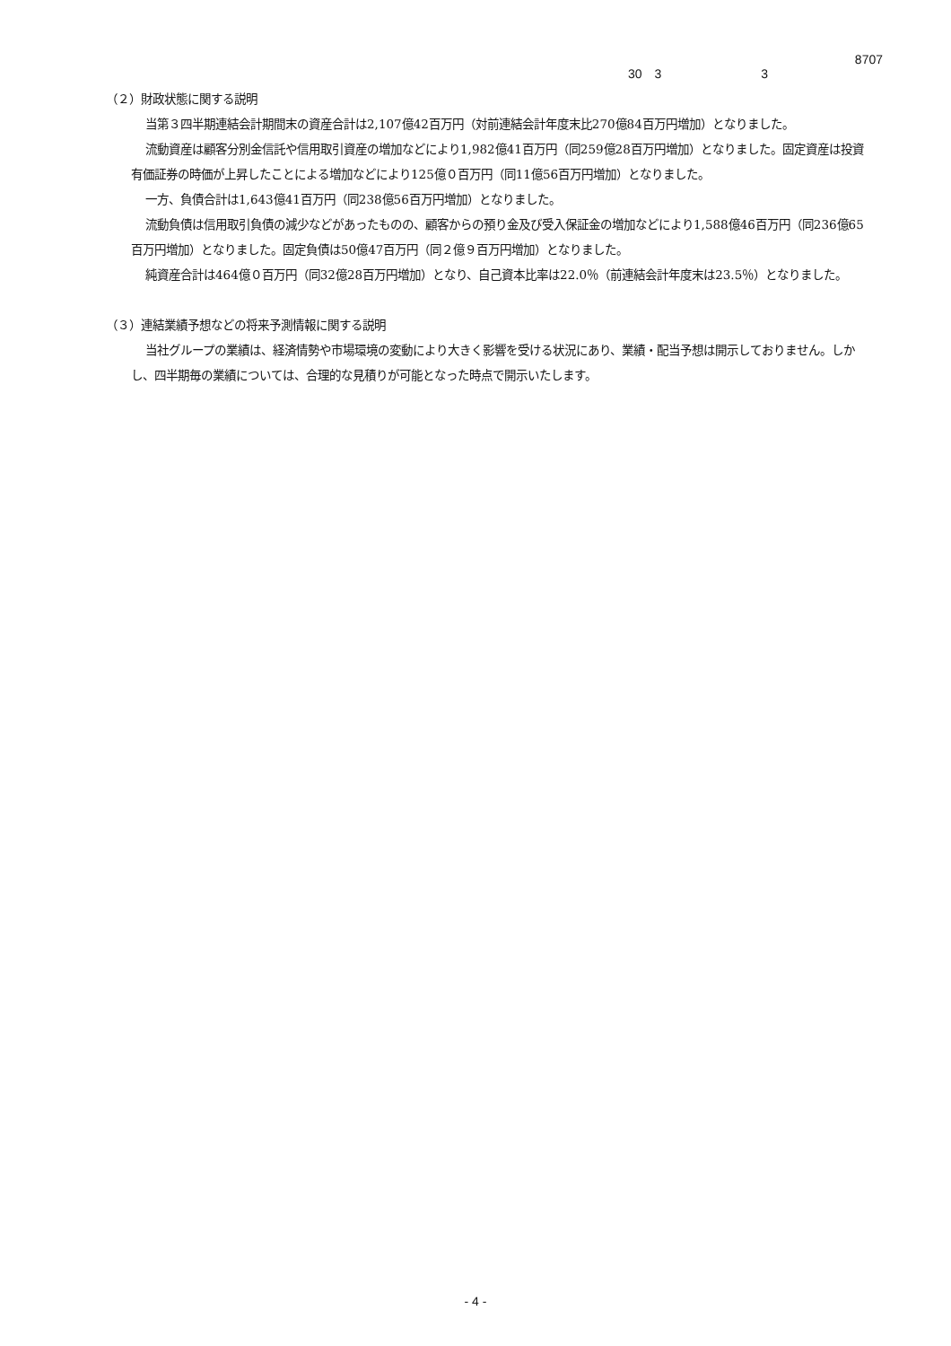8707
30 3 3
（２）財政状態に関する説明
当第３四半期連結会計期間末の資産合計は2,107億42百万円（対前連結会計年度末比270億84百万円増加）となりました。
流動資産は顧客分別金信託や信用取引資産の増加などにより1,982億41百万円（同259億28百万円増加）となりました。固定資産は投資有価証券の時価が上昇したことによる増加などにより125億０百万円（同11億56百万円増加）となりました。
一方、負債合計は1,643億41百万円（同238億56百万円増加）となりました。
流動負債は信用取引負債の減少などがあったものの、顧客からの預り金及び受入保証金の増加などにより1,588億46百万円（同236億65百万円増加）となりました。固定負債は50億47百万円（同２億９百万円増加）となりました。
純資産合計は464億０百万円（同32億28百万円増加）となり、自己資本比率は22.0％（前連結会計年度末は23.5％）となりました。
（３）連結業績予想などの将来予測情報に関する説明
当社グループの業績は、経済情勢や市場環境の変動により大きく影響を受ける状況にあり、業績・配当予想は開示しておりません。しかし、四半期毎の業績については、合理的な見積りが可能となった時点で開示いたします。
- 4 -